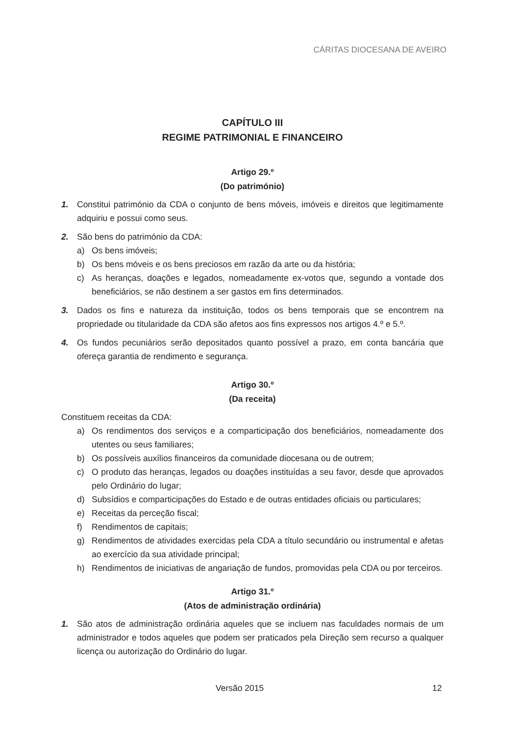CÁRITAS DIOCESANA DE AVEIRO
CAPÍTULO III
REGIME PATRIMONIAL E FINANCEIRO
Artigo 29.º
(Do património)
1. Constitui património da CDA o conjunto de bens móveis, imóveis e direitos que legitimamente adquiriu e possui como seus.
2. São bens do património da CDA:
a) Os bens imóveis;
b) Os bens móveis e os bens preciosos em razão da arte ou da história;
c) As heranças, doações e legados, nomeadamente ex-votos que, segundo a vontade dos beneficiários, se não destinem a ser gastos em fins determinados.
3. Dados os fins e natureza da instituição, todos os bens temporais que se encontrem na propriedade ou titularidade da CDA são afetos aos fins expressos nos artigos 4.º e 5.º.
4. Os fundos pecuniários serão depositados quanto possível a prazo, em conta bancária que ofereça garantia de rendimento e segurança.
Artigo 30.º
(Da receita)
Constituem receitas da CDA:
a) Os rendimentos dos serviços e a comparticipação dos beneficiários, nomeadamente dos utentes ou seus familiares;
b) Os possíveis auxílios financeiros da comunidade diocesana ou de outrem;
c) O produto das heranças, legados ou doações instituídas a seu favor, desde que aprovados pelo Ordinário do lugar;
d) Subsídios e comparticipações do Estado e de outras entidades oficiais ou particulares;
e) Receitas da perceção fiscal;
f) Rendimentos de capitais;
g) Rendimentos de atividades exercidas pela CDA a título secundário ou instrumental e afetas ao exercício da sua atividade principal;
h) Rendimentos de iniciativas de angariação de fundos, promovidas pela CDA ou por terceiros.
Artigo 31.º
(Atos de administração ordinária)
1. São atos de administração ordinária aqueles que se incluem nas faculdades normais de um administrador e todos aqueles que podem ser praticados pela Direção sem recurso a qualquer licença ou autorização do Ordinário do lugar.
Versão 2015 12